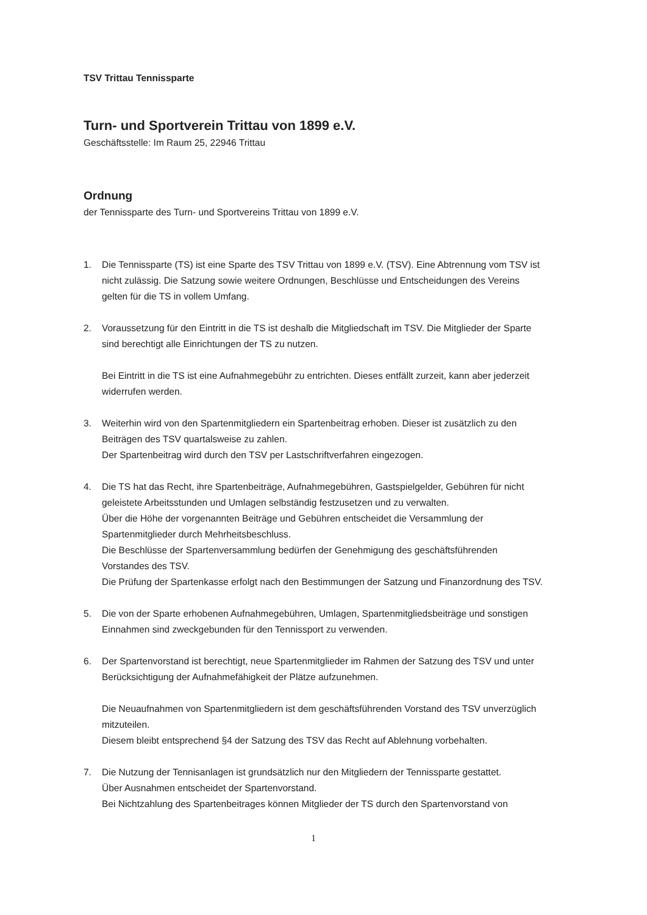TSV Trittau Tennissparte
Turn- und Sportverein Trittau von 1899 e.V.
Geschäftsstelle: Im Raum 25, 22946 Trittau
Ordnung
der Tennissparte des Turn- und Sportvereins Trittau von 1899 e.V.
1. Die Tennissparte (TS) ist eine Sparte des TSV Trittau von 1899 e.V. (TSV). Eine Abtrennung vom TSV ist nicht zulässig. Die Satzung sowie weitere Ordnungen, Beschlüsse und Entscheidungen des Vereins gelten für die TS in vollem Umfang.
2. Voraussetzung für den Eintritt in die TS ist deshalb die Mitgliedschaft im TSV. Die Mitglieder der Sparte sind berechtigt alle Einrichtungen der TS zu nutzen.
Bei Eintritt in die TS ist eine Aufnahmegebühr zu entrichten. Dieses entfällt zurzeit, kann aber jederzeit widerrufen werden.
3. Weiterhin wird von den Spartenmitgliedern ein Spartenbeitrag erhoben. Dieser ist zusätzlich zu den Beiträgen des TSV quartalsweise zu zahlen.
Der Spartenbeitrag wird durch den TSV per Lastschriftverfahren eingezogen.
4. Die TS hat das Recht, ihre Spartenbeiträge, Aufnahmegebühren, Gastspielgelder, Gebühren für nicht geleistete Arbeitsstunden und Umlagen selbständig festzusetzen und zu verwalten.
Über die Höhe der vorgenannten Beiträge und Gebühren entscheidet die Versammlung der Spartenmitglieder durch Mehrheitsbeschluss.
Die Beschlüsse der Spartenversammlung bedürfen der Genehmigung des geschäftsführenden Vorstandes des TSV.
Die Prüfung der Spartenkasse erfolgt nach den Bestimmungen der Satzung und Finanzordnung des TSV.
5. Die von der Sparte erhobenen Aufnahmegebühren, Umlagen, Spartenmitgliedsbeiträge und sonstigen Einnahmen sind zweckgebunden für den Tennissport zu verwenden.
6. Der Spartenvorstand ist berechtigt, neue Spartenmitglieder im Rahmen der Satzung des TSV und unter Berücksichtigung der Aufnahmefähigkeit der Plätze aufzunehmen.
Die Neuaufnahmen von Spartenmitgliedern ist dem geschäftsführenden Vorstand des TSV unverzüglich mitzuteilen.
Diesem bleibt entsprechend §4 der Satzung des TSV das Recht auf Ablehnung vorbehalten.
7. Die Nutzung der Tennisanlagen ist grundsätzlich nur den Mitgliedern der Tennissparte gestattet.
Über Ausnahmen entscheidet der Spartenvorstand.
Bei Nichtzahlung des Spartenbeitrages können Mitglieder der TS durch den Spartenvorstand von
1